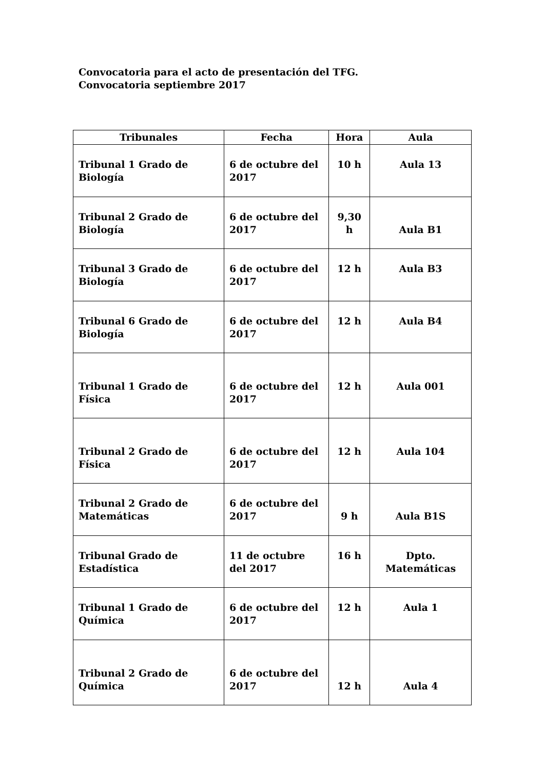Convocatoria para el acto de presentación del TFG. Convocatoria septiembre 2017
| Tribunales | Fecha | Hora | Aula |
| --- | --- | --- | --- |
| Tribunal 1 Grado de Biología | 6 de octubre del 2017 | 10 h | Aula 13 |
| Tribunal 2 Grado de Biología | 6 de octubre del 2017 | 9,30 h | Aula B1 |
| Tribunal 3 Grado de Biología | 6 de octubre del 2017 | 12 h | Aula B3 |
| Tribunal 6 Grado de Biología | 6 de octubre del 2017 | 12 h | Aula B4 |
| Tribunal 1 Grado de Física | 6 de octubre del 2017 | 12 h | Aula 001 |
| Tribunal 2 Grado de Física | 6 de octubre del 2017 | 12 h | Aula 104 |
| Tribunal 2 Grado de Matemáticas | 6 de octubre del 2017 | 9 h | Aula B1S |
| Tribunal Grado de Estadística | 11 de octubre del 2017 | 16 h | Dpto. Matemáticas |
| Tribunal 1 Grado de Química | 6 de octubre del 2017 | 12 h | Aula 1 |
| Tribunal 2 Grado de Química | 6 de octubre del 2017 | 12 h | Aula 4 |